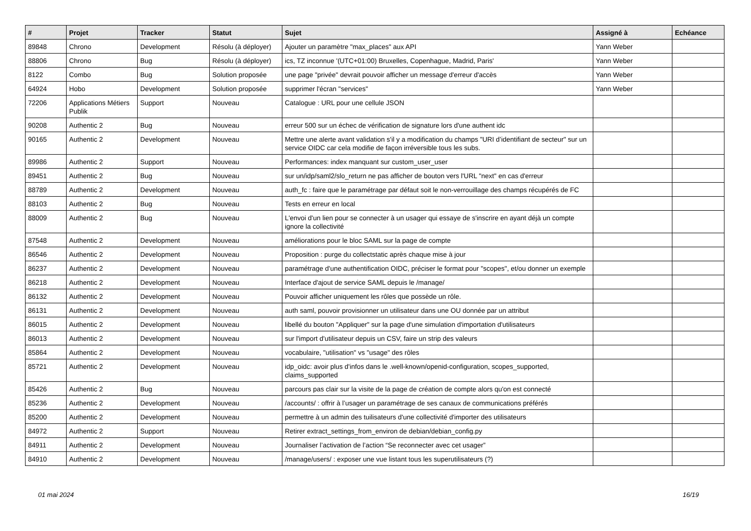| # | Projet | Tracker | Statut | Sujet | Assigné à | Echéance |
| --- | --- | --- | --- | --- | --- | --- |
| 89848 | Chrono | Development | Résolu (à déployer) | Ajouter un paramètre "max_places" aux API | Yann Weber | |
| 88806 | Chrono | Bug | Résolu (à déployer) | ics, TZ inconnue '(UTC+01:00) Bruxelles, Copenhague, Madrid, Paris' | Yann Weber | |
| 8122 | Combo | Bug | Solution proposée | une page "privée" devrait pouvoir afficher un message d'erreur d'accès | Yann Weber | |
| 64924 | Hobo | Development | Solution proposée | supprimer l'écran "services" | Yann Weber | |
| 72206 | Applications Métiers Publik | Support | Nouveau | Catalogue : URL pour une cellule JSON | | |
| 90208 | Authentic 2 | Bug | Nouveau | erreur 500 sur un échec de vérification de signature lors d'une authent idc | | |
| 90165 | Authentic 2 | Development | Nouveau | Mettre une alerte avant validation s'il y a modification du champs "URI d’identifiant de secteur" sur un service OIDC car cela modifie de façon irréversible tous les subs. | | |
| 89986 | Authentic 2 | Support | Nouveau | Performances: index manquant sur custom_user_user | | |
| 89451 | Authentic 2 | Bug | Nouveau | sur un/idp/saml2/slo_return ne pas afficher de bouton vers l'URL "next" en cas d'erreur | | |
| 88789 | Authentic 2 | Development | Nouveau | auth_fc : faire que le paramétrage par défaut soit le non-verrouillage des champs récupérés de FC | | |
| 88103 | Authentic 2 | Bug | Nouveau | Tests en erreur en local | | |
| 88009 | Authentic 2 | Bug | Nouveau | L'envoi d'un lien pour se connecter à un usager qui essaye de s'inscrire en ayant déjà un compte ignore la collectivité | | |
| 87548 | Authentic 2 | Development | Nouveau | améliorations pour le bloc SAML sur la page de compte | | |
| 86546 | Authentic 2 | Development | Nouveau | Proposition : purge du collectstatic après chaque mise à jour | | |
| 86237 | Authentic 2 | Development | Nouveau | paramétrage d'une authentification OIDC, préciser le format pour "scopes", et/ou donner un exemple | | |
| 86218 | Authentic 2 | Development | Nouveau | Interface d'ajout de service SAML depuis le /manage/ | | |
| 86132 | Authentic 2 | Development | Nouveau | Pouvoir afficher uniquement les rôles que possède un rôle. | | |
| 86131 | Authentic 2 | Development | Nouveau | auth saml, pouvoir provisionner un utilisateur dans une OU donnée par un attribut | | |
| 86015 | Authentic 2 | Development | Nouveau | libellé du bouton "Appliquer" sur la page d'une simulation d'importation d'utilisateurs | | |
| 86013 | Authentic 2 | Development | Nouveau | sur l'import d'utilisateur depuis un CSV, faire un strip des valeurs | | |
| 85864 | Authentic 2 | Development | Nouveau | vocabulaire, "utilisation" vs "usage" des rôles | | |
| 85721 | Authentic 2 | Development | Nouveau | idp_oidc: avoir plus d'infos dans le .well-known/openid-configuration, scopes_supported, claims_supported | | |
| 85426 | Authentic 2 | Bug | Nouveau | parcours pas clair sur la visite de la page de création de compte alors qu'on est connecté | | |
| 85236 | Authentic 2 | Development | Nouveau | /accounts/ : offrir à l’usager un paramétrage de ses canaux de communications préférés | | |
| 85200 | Authentic 2 | Development | Nouveau | permettre à un admin des tuilisateurs d'une collectivité d'importer des utilisateurs | | |
| 84972 | Authentic 2 | Support | Nouveau | Retirer extract_settings_from_environ de debian/debian_config.py | | |
| 84911 | Authentic 2 | Development | Nouveau | Journaliser l’activation de l’action “Se reconnecter avec cet usager” | | |
| 84910 | Authentic 2 | Development | Nouveau | /manage/users/ : exposer une vue listant tous les superutilisateurs (?) | | |
01 mai 2024 16/19